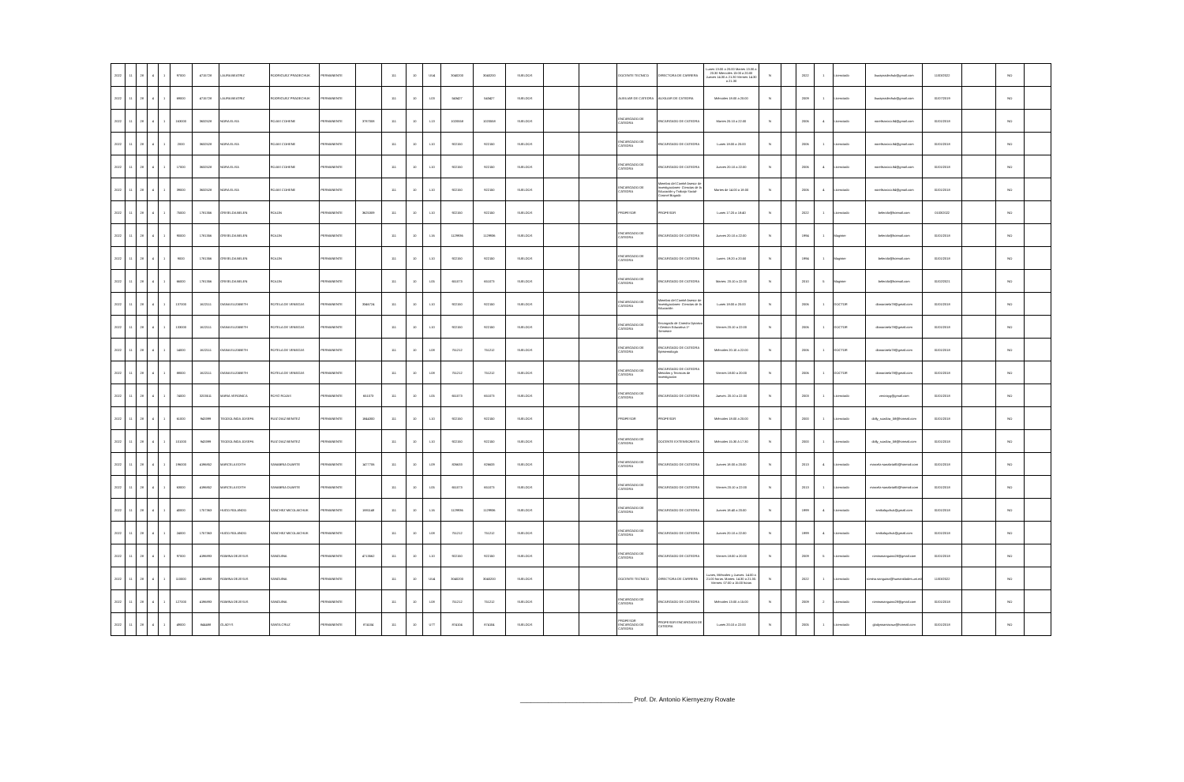| 2022 | 11 | 28 | 4 | 1 | 97000 | 4715728 | LAURA BEATRIZ | RODRIGUEZ PRADECHUK | PERMANENTE | | 111 | 10 | UU4 | 3040200 | 3040200 | SUELDOS | | | DOCENTE TECNICO | DIRECTORA DE CARRERA | Lunes 13:00 a 20:00 Martes 13:30 a 20:30 Miercoles 13:00 a 20:00 Jueves 14:30 a 21:30 Viernes 14:30 a 21:30 | N | | 2022 | 1 | Licenciado | laurapradechuk@gmail.com | 11/03/2022 | | NO | |
| 2022 | 11 | 28 | 4 | 1 | 69000 | 4715728 | LAURA BEATRIZ | RODRIGUEZ PRADECHUK | PERMANENTE | | 111 | 10 | L03 | 543427 | 543427 | SUELDOS | | | AUXILIAR DE CATEDRA | AUXILIAR DE CATEDRA | Miércoles 18:00 a 20:00 | N | | 2009 | 1 | Licenciado | laurapradechuk@gmail.com | 01/07/2019 | | NO | |
| 2022 | 11 | 28 | 4 | 1 | 163000 | 3632528 | NORA ELISA | ROJAS COHENE | PERMANENTE | 3787008 | 111 | 10 | L13 | 1020558 | 1020558 | SUELDOS | | | ENCARGADO DE CATEDRA | ENCARGADO DE CATEDRA | Martes 20:10 a 22:00 | N | | 2006 | 4 | Licenciado | norelisaroco.84@gmail.com | 01/01/2018 | | NO | |
| 2022 | 11 | 28 | 4 | 1 | 2000 | 3632528 | NORA ELISA | ROJAS COHENE | PERMANENTE | | 111 | 10 | L10 | 922150 | 922150 | SUELDOS | | | ENCARGADO DE CATEDRA | ENCARGADO DE CATEDRA | Lunes 18:00 a 20:00 | N | | 2006 | 1 | Licenciado | norelisaroco.84@gmail.com | 01/01/2018 | | NO | |
| 2022 | 11 | 28 | 4 | 1 | 17000 | 3632528 | NORA ELISA | ROJAS COHENE | PERMANENTE | | 111 | 10 | L10 | 922150 | 922150 | SUELDOS | | | ENCARGADO DE CATEDRA | ENCARGADO DE CATEDRA | Jueves 20:10 a 22:00 | N | | 2006 | 4 | Licenciado | norelisaroco.84@gmail.com | 01/01/2018 | | NO | |
| 2022 | 11 | 28 | 4 | 1 | 39000 | 3632528 | NORA ELISA | ROJAS COHENE | PERMANENTE | | 111 | 10 | L10 | 922150 | 922150 | SUELDOS | | | ENCARGADO DE CATEDRA | Miembro del Comité Asesor de Investigaciones- Ciencias de la Educación y Trabajo Social- Coronel Bogado | Martes de 14:00 a 18:00 | N | | 2006 | 4 | Licenciado | norelisaroco.84@gmail.com | 01/01/2018 | | NO | |
| 2022 | 11 | 28 | 4 | 1 | 75000 | 1781356 | GRISELDA BELEN | ROLON | PERMANENTE | 3625309 | 111 | 10 | L10 | 922150 | 922150 | SUELDOS | | | PROFESOR | PROFESOR | Lunes 17:20 a 18:40 | N | | 2022 | 1 | Licenciado | belerolo@hotmail.com | 0103/2022 | | NO | |
| 2022 | 11 | 28 | 4 | 1 | 90000 | 1781356 | GRISELDA BELEN | ROLON | PERMANENTE | | 111 | 10 | L16 | 1129936 | 1129936 | SUELDOS | | | ENCARGADO DE CATEDRA | ENCARGADO DE CATEDRA | Jueves 20:10 a 22:00 | N | | 1994 | 1 | Magister | belerolo@hotmail.com | 01/01/2018 | | NO | |
| 2022 | 11 | 28 | 4 | 1 | 9000 | 1781356 | GRISELDA BELEN | ROLON | PERMANENTE | | 111 | 10 | L10 | 922150 | 922150 | SUELDOS | | | ENCARGADO DE CATEDRA | ENCARGADO DE CATEDRA | Lunes: 19:20 a 20:50 | N | | 1994 | 1 | Magister | belerolo@hotmail.com | 01/01/2018 | | NO | |
| 2022 | 11 | 28 | 4 | 1 | 66000 | 1781356 | GRISELDA BELEN | ROLON | PERMANENTE | | 111 | 10 | L05 | 651073 | 651073 | SUELDOS | | | ENCARGADO DE CATEDRA | ENCARGADO DE CATEDRA | Martes: 20:10 a 22:00 | N | | 2010 | 5 | Magister | belerolo@hotmail.com | 01/02/2021 | | NO | |
| 2022 | 11 | 28 | 4 | 1 | 137000 | 1622111 | DIANA ELIZABETH | ROTELA DE VENEGAS | PERMANENTE | 3346724 | 111 | 10 | L10 | 922150 | 922150 | SUELDOS | | | ENCARGADO DE CATEDRA | Miembro del Comité Asesor de Investigaciones- Ciencias de la Educación | Lunes 18:00 a 20:00 | N | | 2006 | 1 | DOCTOR | dianarotela78@gmail.com | 01/01/2018 | | NO | |
| 2022 | 11 | 28 | 4 | 1 | 133000 | 1622111 | DIANA ELIZABETH | ROTELA DE VENEGAS | PERMANENTE | | 111 | 10 | L10 | 922150 | 922150 | SUELDOS | | | ENCARGADO DE CATEDRA | Encargado de Catedra Optativa I Gestion Educativa 1º Semestre | Viernes 20:10 a 22:00 | N | | 2006 | 1 | DOCTOR | dianarotela78@gmail.com | 01/01/2018 | | NO | |
| 2022 | 11 | 28 | 4 | 1 | 14000 | 1622111 | DIANA ELIZABETH | ROTELA DE VENEGAS | PERMANENTE | | 111 | 10 | L08 | 751212 | 751212 | SUELDOS | | | ENCARGADO DE CATEDRA | ENCARGADO DE CATEDRA Epistemologia | Miércoles 20:10 a 22:00 | N | | 2006 | 1 | DOCTOR | dianarotela78@gmail.com | 01/01/2018 | | NO | |
| 2022 | 11 | 28 | 4 | 1 | 88000 | 1622111 | DIANA ELIZABETH | ROTELA DE VENEGAS | PERMANENTE | | 111 | 10 | L08 | 751212 | 751212 | SUELDOS | | | ENCARGADO DE CATEDRA | ENCARGADO DE CATEDRA Metodos y Tecnicas de Investigacion | Viernes 18:00 a 20:00 | N | | 2006 | 1 | DOCTOR | dianarotela78@gmail.com | 01/01/2018 | | NO | |
| 2022 | 11 | 28 | 4 | 1 | 74000 | 3203511 | MARIA VERONICA | ROYG ROJAS | PERMANENTE | 651073 | 111 | 10 | L05 | 651073 | 651073 | SUELDOS | | | ENCARGADO DE CATEDRA | ENCARGADO DE CATEDRA | Jueves: 20:10 a 22:00 | N | | 2003 | 1 | Licenciado | veroroyg@gmail.com | 01/01/2018 | | NO | |
| 2022 | 11 | 28 | 4 | 1 | 61000 | 943399 | TEODOLINDA JOSEFA | RUIZ DIAZ BENITEZ | PERMANENTE | 1844300 | 111 | 10 | L10 | 922150 | 922150 | SUELDOS | | | PROFESOR | PROFESOR | Miércoles 18:00 a 20:00 | N | | 2000 | 1 | Licenciado | dolly_ruizdiaz_58@hotmail.com | 01/01/2018 | | NO | |
| 2022 | 11 | 28 | 4 | 1 | 101000 | 943399 | TEODOLINDA JOSEFA | RUIZ DIAZ BENITEZ | PERMANENTE | | 111 | 10 | L10 | 922150 | 922150 | SUELDOS | | | ENCARGADO DE CATEDRA | DOCENTE EXTENSIONISTA | Miércoles 15:30 A 17:30 | N | | 2000 | 1 | Licenciado | dolly_ruizdiaz_58@hotmail.com | 01/01/2018 | | NO | |
| 2022 | 11 | 28 | 4 | 1 | 196000 | 4196852 | MARCELA EDITH | SANABRIA DUARTE | PERMANENTE | 1477706 | 111 | 10 | L09 | 826633 | 826633 | SUELDOS | | | ENCARGADO DE CATEDRA | ENCARGADO DE CATEDRA | Jueves 18:00 a 20:00 | N | | 2013 | 4 | Licenciado | marcela-sanabria85@hotmail.com | 01/01/2018 | | NO | |
| 2022 | 11 | 28 | 4 | 1 | 63000 | 4196852 | MARCELA EDITH | SANABRIA DUARTE | PERMANENTE | | 111 | 10 | L05 | 651073 | 651073 | SUELDOS | | | ENCARGADO DE CATEDRA | ENCARGADO DE CATEDRA | Viernes 20:10 a 22:00 | N | | 2013 | 1 | Licenciado | marcela-sanabria85@hotmail.com | 01/01/2018 | | NO | |
| 2022 | 11 | 28 | 4 | 1 | 40000 | 1757363 | HUGO ROLANDO | SANCHEZ MICOLAICHUK | PERMANENTE | 1881148 | 111 | 10 | L16 | 1129936 | 1129936 | SUELDOS | | | ENCARGADO DE CATEDRA | ENCARGADO DE CATEDRA | Jueves 18:40 a 20:00 | N | | 1999 | 4 | Licenciado | smikolaychuk@gmail.com | 01/01/2018 | | NO | |
| 2022 | 11 | 28 | 4 | 1 | 24000 | 1757363 | HUGO ROLANDO | SANCHEZ MICOLAICHUK | PERMANENTE | | 111 | 10 | L08 | 751212 | 751212 | SUELDOS | | | ENCARGADO DE CATEDRA | ENCARGADO DE CATEDRA | Jueves 20:10 a 22:00 | N | | 1999 | 4 | Licenciado | smikolaychuk@gmail.com | 01/01/2018 | | NO | |
| 2022 | 11 | 28 | 4 | 1 | 97000 | 4196893 | ROMINA DEJESUS | SANGUINA | PERMANENTE | 4713562 | 111 | 10 | L10 | 922150 | 922150 | SUELDOS | | | ENCARGADO DE CATEDRA | ENCARGADO DE CATEDRA | Viernes 18:00 a 20:00 | N | | 2009 | 5 | Licenciado | rominasanguina28@gmail.com | 01/01/2018 | | NO | |
| 2022 | 11 | 28 | 4 | 1 | 110000 | 4196893 | ROMINA DEJESUS | SANGUINA | PERMANENTE | | 111 | 10 | UU4 | 3040200 | 3040200 | SUELDOS | | | DOCENTE TECNICO | DIRECTORA DE CARRERA | Lunes, Miércoles y Jueves. 14:00 a 21:00 horas. Martes: 14:30 a 21:30. Viernes: 07:00 a 15:00 horas | N | | 2022 | 1 | Licenciado | romina.sanguina@humanidades.uni.edu.py | 11/03/2022 | | NO | |
| 2022 | 11 | 28 | 4 | 1 | 127000 | 4196893 | ROMINA DEJESUS | SANGUINA | PERMANENTE | | 111 | 10 | L08 | 751212 | 751212 | SUELDOS | | | ENCARGADO DE CATEDRA | ENCARGADO DE CATEDRA | Miércoles 13:00 a 15:00 | N | | 2009 | 2 | Licenciado | rominasanguina28@gmail.com | 01/01/2018 | | NO | |
| 2022 | 11 | 28 | 4 | 1 | 49000 | 844488 | GLADYS | SANTA CRUZ | PERMANENTE | 874104 | 111 | 10 | U7T | 874104 | 874104 | SUELDOS | | | PROFESOR ENCARGADO DE CATEDRA | PROFESOR ENCARGADO DE CATEDRA | Lunes 20:10 a 22:00 | N | | 2005 | 1 | Licenciado | gladyssantacruz@hotmail.com | 01/01/2018 | | NO | |
________________________________ Prof. Dr. Antonio Kiernyezny Rovate